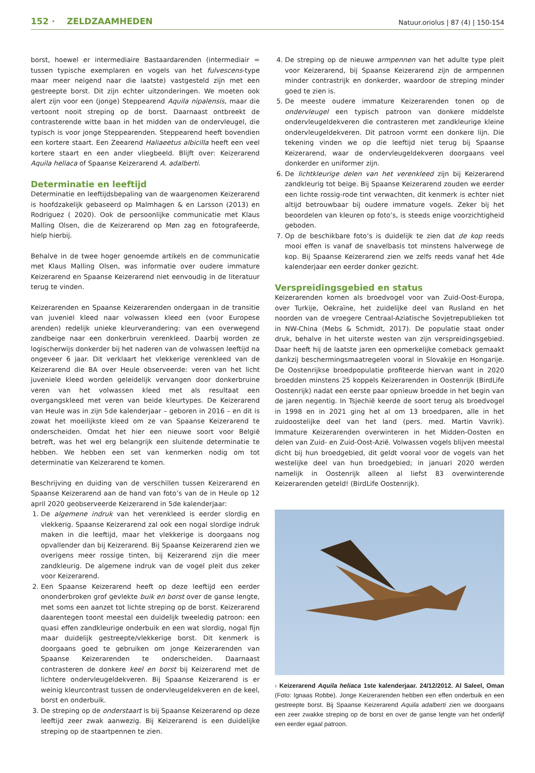152 · ZELDZAAMHEDEN
Natuur.oriolus | 87 (4) | 150-154
borst, hoewel er intermediaire Bastaardarenden (intermediair = tussen typische exemplaren en vogels van het fulvescens-type maar meer neigend naar die laatste) vastgesteld zijn met een gestreepte borst. Dit zijn echter uitzonderingen. We moeten ook alert zijn voor een (jonge) Steppearend Aquila nipalensis, maar die vertoont nooit streping op de borst. Daarnaast ontbreekt de contrasterende witte baan in het midden van de ondervleugel, die typisch is voor jonge Steppearenden. Steppearend heeft bovendien een kortere staart. Een Zeearend Haliaeetus albicilla heeft een veel kortere staart en een ander vliegbeeld. Blijft over: Keizerarend Aquila heliaca of Spaanse Keizerarend A. adalberti.
Determinatie en leeftijd
Determinatie en leeftijdsbepaling van de waargenomen Keizerarend is hoofdzakelijk gebaseerd op Malmhagen & en Larsson (2013) en Rodriguez ( 2020). Ook de persoonlijke communicatie met Klaus Malling Olsen, die de Keizerarend op Møn zag en fotografeerde, hielp hierbij.
Behalve in de twee hoger genoemde artikels en de communicatie met Klaus Malling Olsen, was informatie over oudere immature Keizerarend en Spaanse Keizerarend niet eenvoudig in de literatuur terug te vinden.
Keizerarenden en Spaanse Keizerarenden ondergaan in de transitie van juveniel kleed naar volwassen kleed een (voor Europese arenden) redelijk unieke kleurverandering: van een overwegend zandbeige naar een donkerbruin verenkleed. Daarbij worden ze logischerwijs donkerder bij het naderen van de volwassen leeftijd na ongeveer 6 jaar. Dit verklaart het vlekkerige verenkleed van de Keizerarend die BA over Heule observeerde: veren van het licht juveniele kleed worden geleidelijk vervangen door donkerbruine veren van het volwassen kleed met als resultaat een overgangskleed met veren van beide kleurtypes. De Keizerarend van Heule was in zijn 5de kalenderjaar – geboren in 2016 – en dit is zowat het moeilijkste kleed om ze van Spaanse Keizerarend te onderscheiden. Omdat het hier een nieuwe soort voor België betreft, was het wel erg belangrijk een sluitende determinatie te hebben. We hebben een set van kenmerken nodig om tot determinatie van Keizerarend te komen.
Beschrijving en duiding van de verschillen tussen Keizerarend en Spaanse Keizerarend aan de hand van foto’s van de in Heule op 12 april 2020 geobserveerde Keizerarend in 5de kalenderjaar:
1. De algemene indruk van het verenkleed is eerder slordig en vlekkerig. Spaanse Keizerarend zal ook een nogal slordige indruk maken in die leeftijd, maar het vlekkerige is doorgaans nog opvallender dan bij Keizerarend. Bij Spaanse Keizerarend zien we overigens meer rossige tinten, bij Keizerarend zijn die meer zandkleurig. De algemene indruk van de vogel pleit dus zeker voor Keizerarend.
2. Een Spaanse Keizerarend heeft op deze leeftijd een eerder ononderbroken grof gevlekte buik en borst over de ganse lengte, met soms een aanzet tot lichte streping op de borst. Keizerarend daarentegen toont meestal een duidelijk tweeledig patroon: een quasi effen zandkleurige onderbuik en een wat slordig, nogal fijn maar duidelijk gestreepte/vlekkerige borst. Dit kenmerk is doorgaans goed te gebruiken om jonge Keizerarenden van Spaanse Keizerarenden te onderscheiden. Daarnaast contrasteren de donkere keel en borst bij Keizerarend met de lichtere ondervleugeldekveren. Bij Spaanse Keizerarend is er weinig kleurcontrast tussen de ondervleugeldekveren en de keel, borst en onderbuik.
3. De streping op de onderstaart is bij Spaanse Keizerarend op deze leeftijd zeer zwak aanwezig. Bij Keizerarend is een duidelijke streping op de staartpennen te zien.
4. De streping op de nieuwe armpennen van het adulte type pleit voor Keizerarend, bij Spaanse Keizerarend zijn de armpennen minder contrastrijk en donkerder, waardoor de streping minder goed te zien is.
5. De meeste oudere immature Keizerarenden tonen op de ondervleugel een typisch patroon van donkere middelste ondervleugeldekveren die contrasteren met zandkleurige kleine ondervleugeldekveren. Dit patroon vormt een donkere lijn. Die tekening vinden we op die leeftijd niet terug bij Spaanse Keizerarend, waar de ondervleugeldekveren doorgaans veel donkerder en uniformer zijn.
6. De lichtkleurige delen van het verenkleed zijn bij Keizerarend zandkleurig tot beige. Bij Spaanse Keizerarend zouden we eerder een lichte rossig-rode tint verwachten, dit kenmerk is echter niet altijd betrouwbaar bij oudere immature vogels. Zeker bij het beoordelen van kleuren op foto’s, is steeds enige voorzichtigheid geboden.
7. Op de beschikbare foto’s is duidelijk te zien dat de kop reeds mooi effen is vanaf de snavelbasis tot minstens halverwege de kop. Bij Spaanse Keizerarend zien we zelfs reeds vanaf het 4de kalenderjaar een eerder donker gezicht.
Verspreidingsgebied en status
Keizerarenden komen als broedvogel voor van Zuid-Oost-Europa, over Turkije, Oekraïne, het zuidelijke deel van Rusland en het noorden van de vroegere Centraal-Aziatische Sovjetrepublieken tot in NW-China (Mebs & Schmidt, 2017). De populatie staat onder druk, behalve in het uiterste westen van zijn verspreidingsgebied. Daar heeft hij de laatste jaren een opmerkelijke comeback gemaakt dankzij beschermingsmaatregelen vooral in Slovakije en Hongarije. De Oostenrijkse broedpopulatie profiteerde hiervan want in 2020 broedden minstens 25 koppels Keizerarenden in Oostenrijk (BirdLife Oostenrijk) nadat een eerste paar opnieuw broedde in het begin van de jaren negentig. In Tsjechië keerde de soort terug als broedvogel in 1998 en in 2021 ging het al om 13 broedparen, alle in het zuidoostelijke deel van het land (pers. med. Martin Vavrik). Immature Keizerarenden overwinteren in het Midden-Oosten en delen van Zuid- en Zuid-Oost-Azië. Volwassen vogels blijven meestal dicht bij hun broedgebied, dit geldt vooral voor de vogels van het westelijke deel van hun broedgebied; in januari 2020 werden namelijk in Oostenrijk alleen al liefst 83 overwinterende Keizerarenden geteld! (BirdLife Oostenrijk).
› Keizerarend Aquila heliaca 1ste kalenderjaar. 24/12/2012. Al Saleel, Oman (Foto: Ignaas Robbe). Jonge Keizerarenden hebben een effen onderbuik en een gestreepte borst. Bij Spaanse Keizerarend Aquila adalberti zien we doorgaans een zeer zwakke streping op de borst en over de ganse lengte van het onderlijf een eerder egaal patroon.